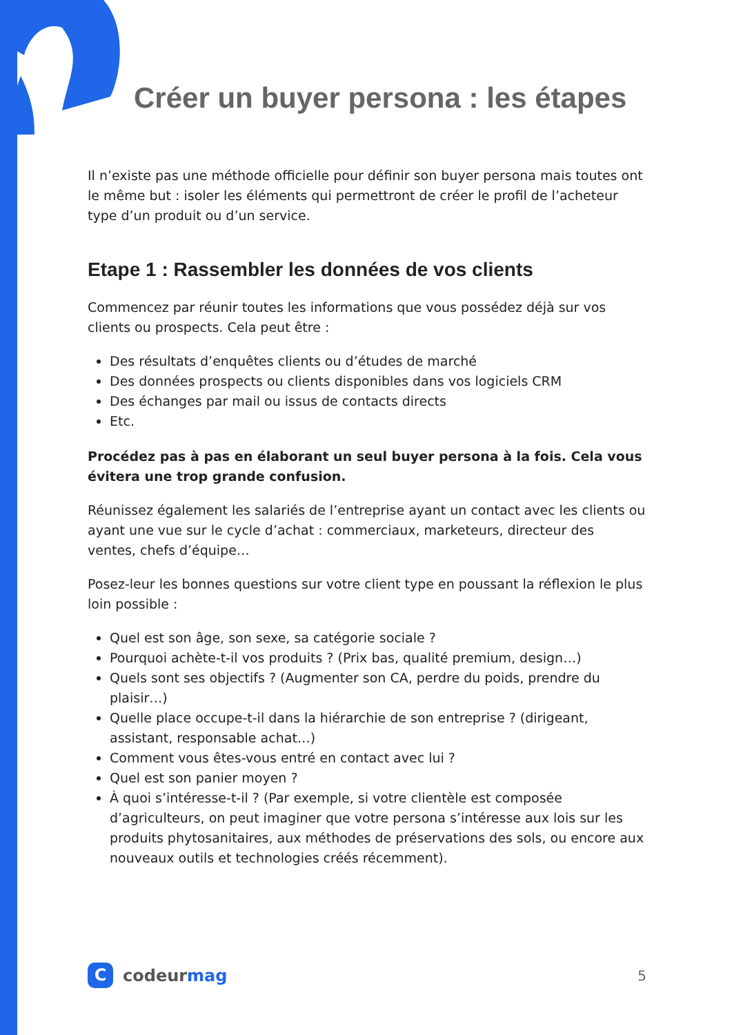Créer un buyer persona : les étapes
Il n’existe pas une méthode officielle pour définir son buyer persona mais toutes ont le même but : isoler les éléments qui permettront de créer le profil de l’acheteur type d’un produit ou d’un service.
Etape 1 : Rassembler les données de vos clients
Commencez par réunir toutes les informations que vous possédez déjà sur vos clients ou prospects. Cela peut être :
Des résultats d’enquêtes clients ou d’études de marché
Des données prospects ou clients disponibles dans vos logiciels CRM
Des échanges par mail ou issus de contacts directs
Etc.
Procédez pas à pas en élaborant un seul buyer persona à la fois. Cela vous évitera une trop grande confusion.
Réunissez également les salariés de l’entreprise ayant un contact avec les clients ou ayant une vue sur le cycle d’achat : commerciaux, marketeurs, directeur des ventes, chefs d’équipe…
Posez-leur les bonnes questions sur votre client type en poussant la réflexion le plus loin possible :
Quel est son âge, son sexe, sa catégorie sociale ?
Pourquoi achète-t-il vos produits ? (Prix bas, qualité premium, design…)
Quels sont ses objectifs ? (Augmenter son CA, perdre du poids, prendre du plaisir…)
Quelle place occupe-t-il dans la hiérarchie de son entreprise ? (dirigeant, assistant, responsable achat…)
Comment vous êtes-vous entré en contact avec lui ?
Quel est son panier moyen ?
À quoi s’intéresse-t-il ? (Par exemple, si votre clientèle est composée d’agriculteurs, on peut imaginer que votre persona s’intéresse aux lois sur les produits phytosanitaires, aux méthodes de préservations des sols, ou encore aux nouveaux outils et technologies créés récemment).
Ccodeur mag
5